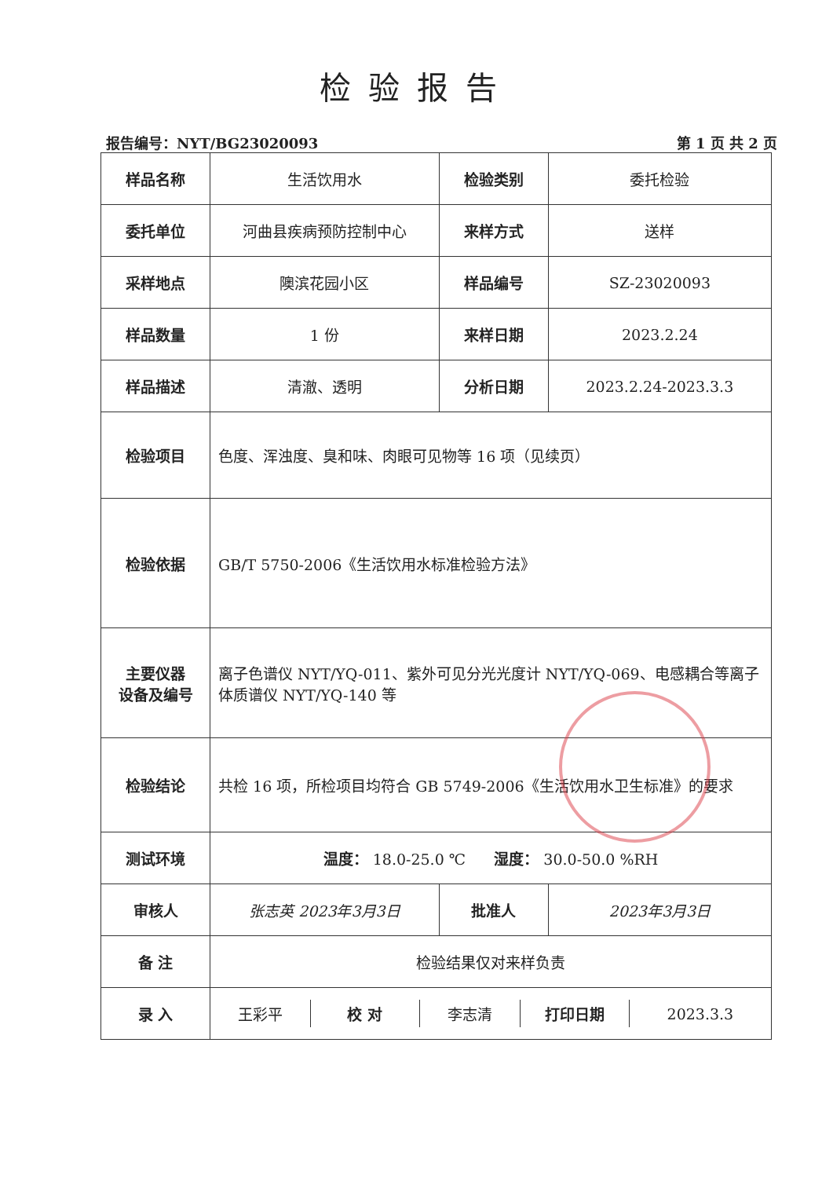检验报告
报告编号：NYT/BG23020093 第 1 页 共 2 页
| 样品名称 | 生活饮用水 | 检验类别 | 委托检验 |
| 委托单位 | 河曲县疾病预防控制中心 | 来样方式 | 送样 |
| 采样地点 | 隩滨花园小区 | 样品编号 | SZ-23020093 |
| 样品数量 | 1 份 | 来样日期 | 2023.2.24 |
| 样品描述 | 清澈、透明 | 分析日期 | 2023.2.24-2023.3.3 |
| 检验项目 | 色度、浑浊度、臭和味、肉眼可见物等 16 项（见续页） | | |
| 检验依据 | GB/T 5750-2006《生活饮用水标准检验方法》 | | |
| 主要仪器 设备及编号 | 离子色谱仪 NYT/YQ-011、紫外可见分光光度计 NYT/YQ-069、电感耦合等离子体质谱仪 NYT/YQ-140 等 | | |
| 检验结论 | 共检 16 项，所检项目均符合 GB 5749-2006《生活饮用水卫生标准》的要求 | | |
| 测试环境 | 温度： 18.0-25.0 ℃ 湿度： 30.0-50.0 %RH | | |
| 审核人 | 张志英 2023年3月3日 | 批准人 | 2023年3月3日 |
| 备 注 | 检验结果仅对来样负责 | | |
| 录 入 | / 王彩平 / 校 对 / 李志清 / 打印日期 / 2023.3.3 / | | |